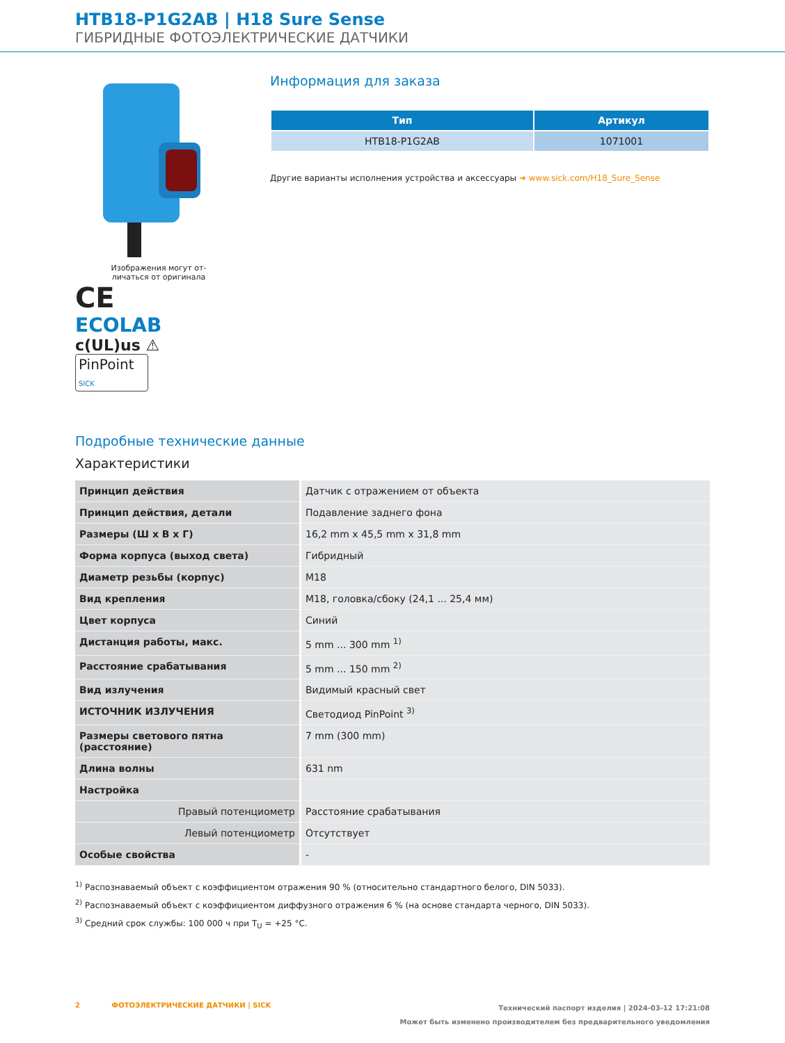HTB18-P1G2AB | H18 Sure Sense
ГИБРИДНЫЕ ФОТОЭЛЕКТРИЧЕСКИЕ ДАТЧИКИ
Изображения могут от-
личаться от оригинала
CE
ECOLAB
c(UL)us ⚠
PinPoint SICK
Информация для заказа
| Тип | Артикул |
| --- | --- |
| HTB18-P1G2AB | 1071001 |
Другие варианты исполнения устройства и аксессуары ➜ www.sick.com/H18_Sure_Sense
Подробные технические данные
Характеристики
| Принцип действия | Датчик с отражением от объекта |
| Принцип действия, детали | Подавление заднего фона |
| Размеры (Ш x В x Г) | 16,2 mm x 45,5 mm x 31,8 mm |
| Форма корпуса (выход света) | Гибридный |
| Диаметр резьбы (корпус) | M18 |
| Вид крепления | M18, головка/сбоку (24,1 ... 25,4 мм) |
| Цвет корпуса | Синий |
| Дистанция работы, макс. | 5 mm ... 300 mm <sup>1)</sup> |
| Расстояние срабатывания | 5 mm ... 150 mm <sup>2)</sup> |
| Вид излучения | Видимый красный свет |
| ИСТОЧНИК ИЗЛУЧЕНИЯ | Светодиод PinPoint <sup>3)</sup> |
| Размеры светового пятна (расстояние) | 7 mm (300 mm) |
| Длина волны | 631 nm |
| Настройка | |
| Правый потенциометр | Расстояние срабатывания |
| Левый потенциометр | Отсутствует |
| Особые свойства | - |
<sup>1)</sup> Распознаваемый объект с коэффициентом отражения 90 % (относительно стандартного белого, DIN 5033).
<sup>2)</sup> Распознаваемый объект с коэффициентом диффузного отражения 6 % (на основе стандарта черного, DIN 5033).
<sup>3)</sup> Средний срок службы: 100 000 ч при T<sub>U</sub> = +25 °C.
2 ФОТОЭЛЕКТРИЧЕСКИЕ ДАТЧИКИ | SICK
Технический паспорт изделия | 2024-03-12 17:21:08
Может быть изменено производителем без предварительного уведомления